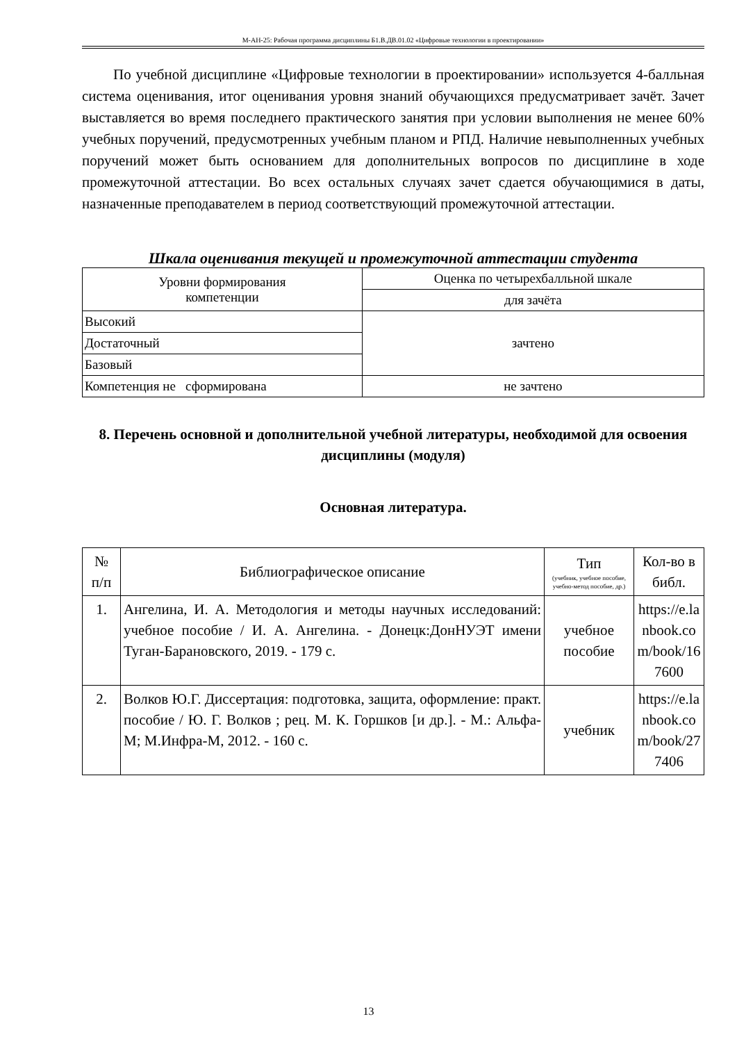М-АН-25: Рабочая программа дисциплины Б1.В.ДВ.01.02 «Цифровые технологии в проектировании»
По учебной дисциплине «Цифровые технологии в проектировании» используется 4-балльная система оценивания, итог оценивания уровня знаний обучающихся предусматривает зачёт. Зачет выставляется во время последнего практического занятия при условии выполнения не менее 60% учебных поручений, предусмотренных учебным планом и РПД. Наличие невыполненных учебных поручений может быть основанием для дополнительных вопросов по дисциплине в ходе промежуточной аттестации. Во всех остальных случаях зачет сдается обучающимися в даты, назначенные преподавателем в период соответствующий промежуточной аттестации.
Шкала оценивания текущей и промежуточной аттестации студента
| Уровни формирования компетенции | Оценка по четырехбалльной шкале |
| --- | --- |
| | для зачёта |
| Высокий | зачтено |
| Достаточный | |
| Базовый | |
| Компетенция не сформирована | не зачтено |
8. Перечень основной и дополнительной учебной литературы, необходимой для освоения дисциплины (модуля)
Основная литература.
| № п/п | Библиографическое описание | Тип (учебник, учебное пособие, учебно-метод пособие, др.) | Кол-во в библ. |
| --- | --- | --- | --- |
| 1. | Ангелина, И. А. Методология и методы научных исследований: учебное пособие / И. А. Ангелина. - Донецк:ДонНУЭТ имени Туган-Барановского, 2019. - 179 с. | учебное пособие | https://e.lanbook.com/book/167600 |
| 2. | Волков Ю.Г. Диссертация: подготовка, защита, оформление: практ. пособие / Ю. Г. Волков ; рец. М. К. Горшков [и др.]. - М.: Альфа-М; М.Инфра-М, 2012. - 160 с. | учебник | https://e.lanbook.com/book/277406 |
13